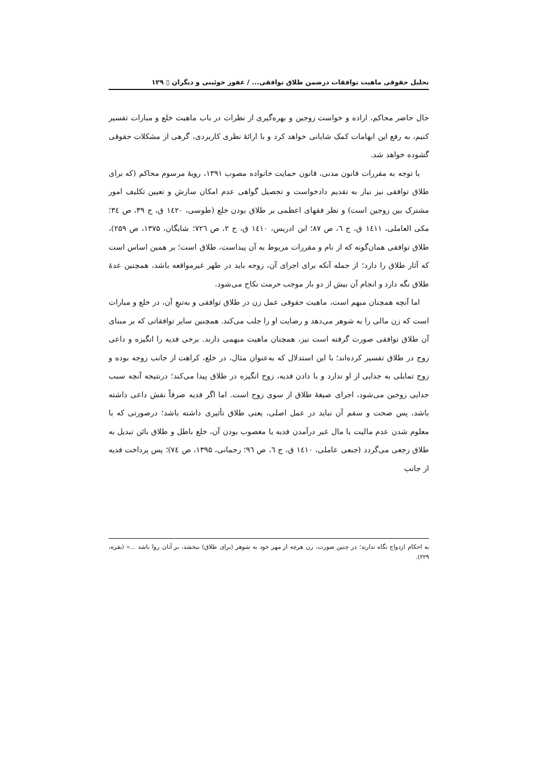تحلیل حقوقی ماهیت توافقات درضمن طلاق توافقی... / غفور خوئینی و دیگران ▯ ۱۲۹
حال حاضر محاکم، اراده و خواست زوجین و بهره‌گیری از نظرات در باب ماهیت خلع و مبارات تفسیر کنیم، به رفع این ابهامات کمک شایانی خواهد کرد و با ارائهٔ نظری کاربردی، گرهی از مشکلات حقوقی گشوده خواهد شد.
با توجه به مقررات قانون مدنی، قانون حمایت خانواده مصوب ۱۳۹۱، رویهٔ مرسوم محاکم (که برای طلاق توافقی نیز نیاز به تقدیم دادخواست و تحصیل گواهی عدم امکان سازش و تعیین تکلیف امور مشترک بین زوجین است) و نظر فقهای اعظمی بر طلاق بودن خلع (طوسی، ۱٤۲۰ ق، ج ۳۹، ص ٣٤؛ مکی العاملی، ۱٤۱۱ ق، ج ٦، ص ۸۷؛ ابن ادریس، ۱٤۱۰ ق، ج ۲، ص ۷۲٦؛ شایگان، ۱۳۷۵، ص ۲۵۹)، طلاق توافقی همان‌گونه که از نام و مقررات مربوط به آن پیداست، طلاق است؛ بر همین اساس است که آثار طلاق را دارد؛ از جمله آنکه برای اجرای آن، زوجه باید در طهر غیرمواقعه باشد، همچنین عدهٔ طلاق نگه دارد و انجام آن بیش از دو بار موجب حرمت نکاح می‌شود.
اما آنچه همچنان مبهم است، ماهیت حقوقی عمل زن در طلاق توافقی و به‌تبعِ آن، در خلع و مبارات است که زن مالی را به شوهر می‌دهد و رضایت او را جلب می‌کند. همچنین سایر توافقاتی که بر مبنای آن طلاق توافقی صورت گرفته است نیز، همچنان ماهیت مبهمی دارند. برخی فدیه را انگیزه و داعی زوج در طلاق تفسیر کرده‌اند؛ با این استدلال که به‌عنوان مثال، در خلع، کراهت از جانب زوجه بوده و زوج تمایلی به جدایی از او ندارد و با دادن فدیه، زوج انگیزه در طلاق پیدا می‌کند؛ درنتیجه آنچه سبب جدایی زوجین می‌شود، اجرای صیغهٔ طلاق از سوی زوج است. اما اگر فدیه صرفاً نقش داعی داشته باشد، پس صحت و سقم آن نباید در عمل اصلی، یعنی طلاق تأثیری داشته باشد؛ درصورتی که با معلوم شدن عدم مالیت یا مال غیر درآمدن فدیه یا مغصوب بودن آن، خلع باطل و طلاق بائن تبدیل به طلاق رجعی می‌گردد (جبعی عاملی، ۱٤۱۰ ق، ج ٦، ص ۹٦؛ رحمانی، ۱۳۹۵، ص ۷٤)؛ پس پرداخت فدیه از جانب
به احکام ازدواج نگاه ندارند؛ در چنین صورت، زن هرچه از مهر خود به شوهر (برای طلاق) ببخشد، بر آنان روا باشد ...» (بقره، ۲۲۹).